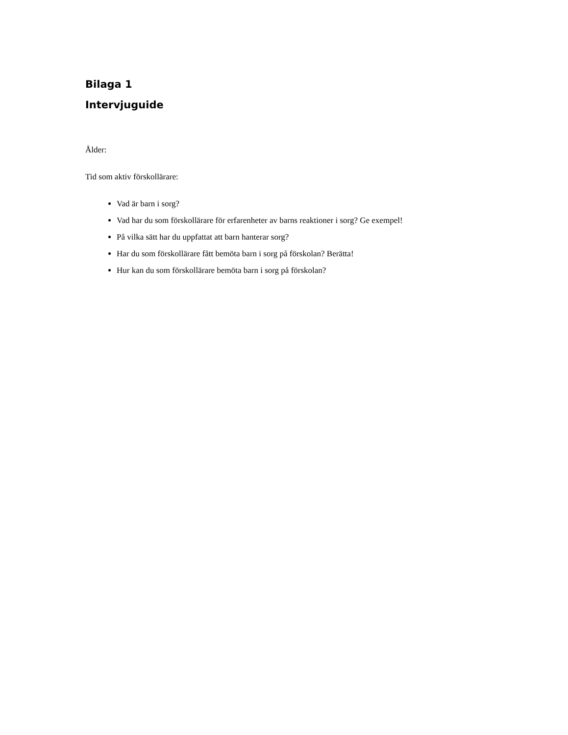Bilaga 1
Intervjuguide
Ålder:
Tid som aktiv förskollärare:
Vad är barn i sorg?
Vad har du som förskollärare för erfarenheter av barns reaktioner i sorg? Ge exempel!
På vilka sätt har du uppfattat att barn hanterar sorg?
Har du som förskollärare fått bemöta barn i sorg på förskolan? Berätta!
Hur kan du som förskollärare bemöta barn i sorg på förskolan?